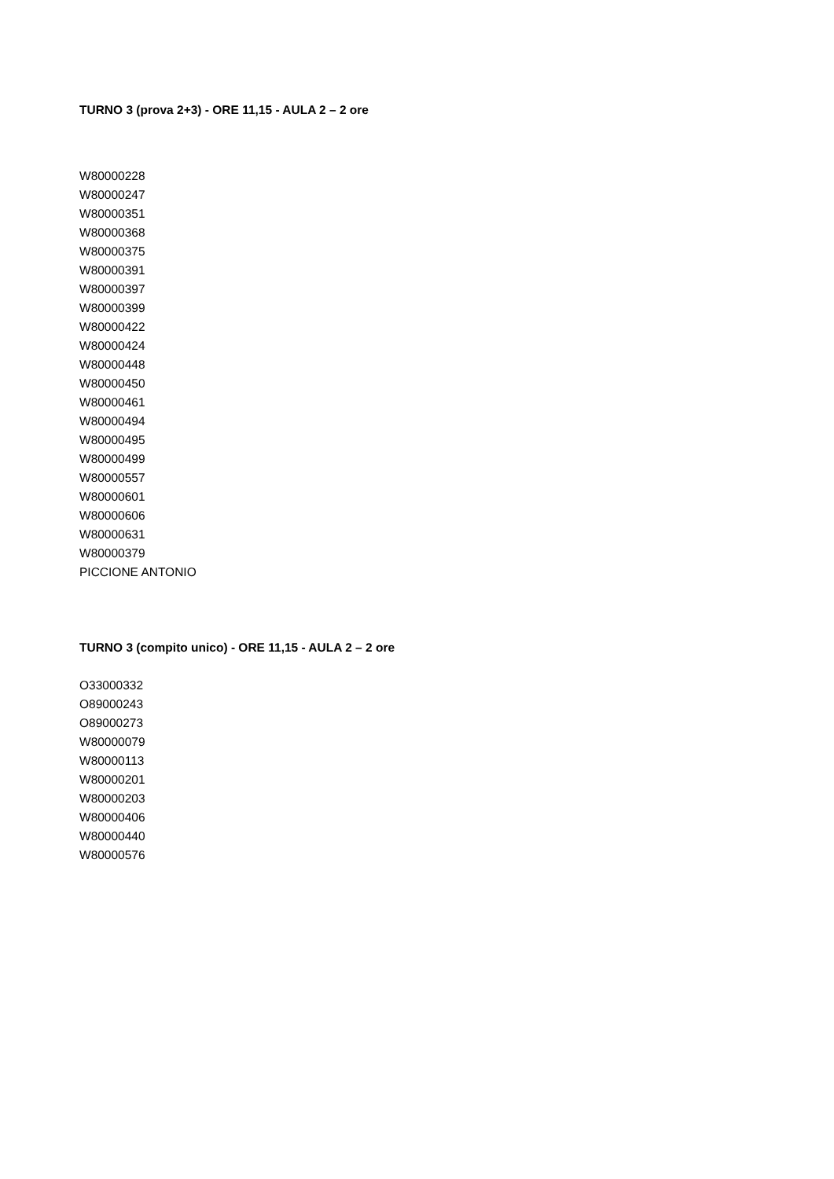TURNO 3 (prova 2+3) - ORE 11,15 - AULA 2 – 2 ore
W80000228
W80000247
W80000351
W80000368
W80000375
W80000391
W80000397
W80000399
W80000422
W80000424
W80000448
W80000450
W80000461
W80000494
W80000495
W80000499
W80000557
W80000601
W80000606
W80000631
W80000379
PICCIONE ANTONIO
TURNO 3 (compito unico) - ORE 11,15 - AULA 2 – 2 ore
O33000332
O89000243
O89000273
W80000079
W80000113
W80000201
W80000203
W80000406
W80000440
W80000576